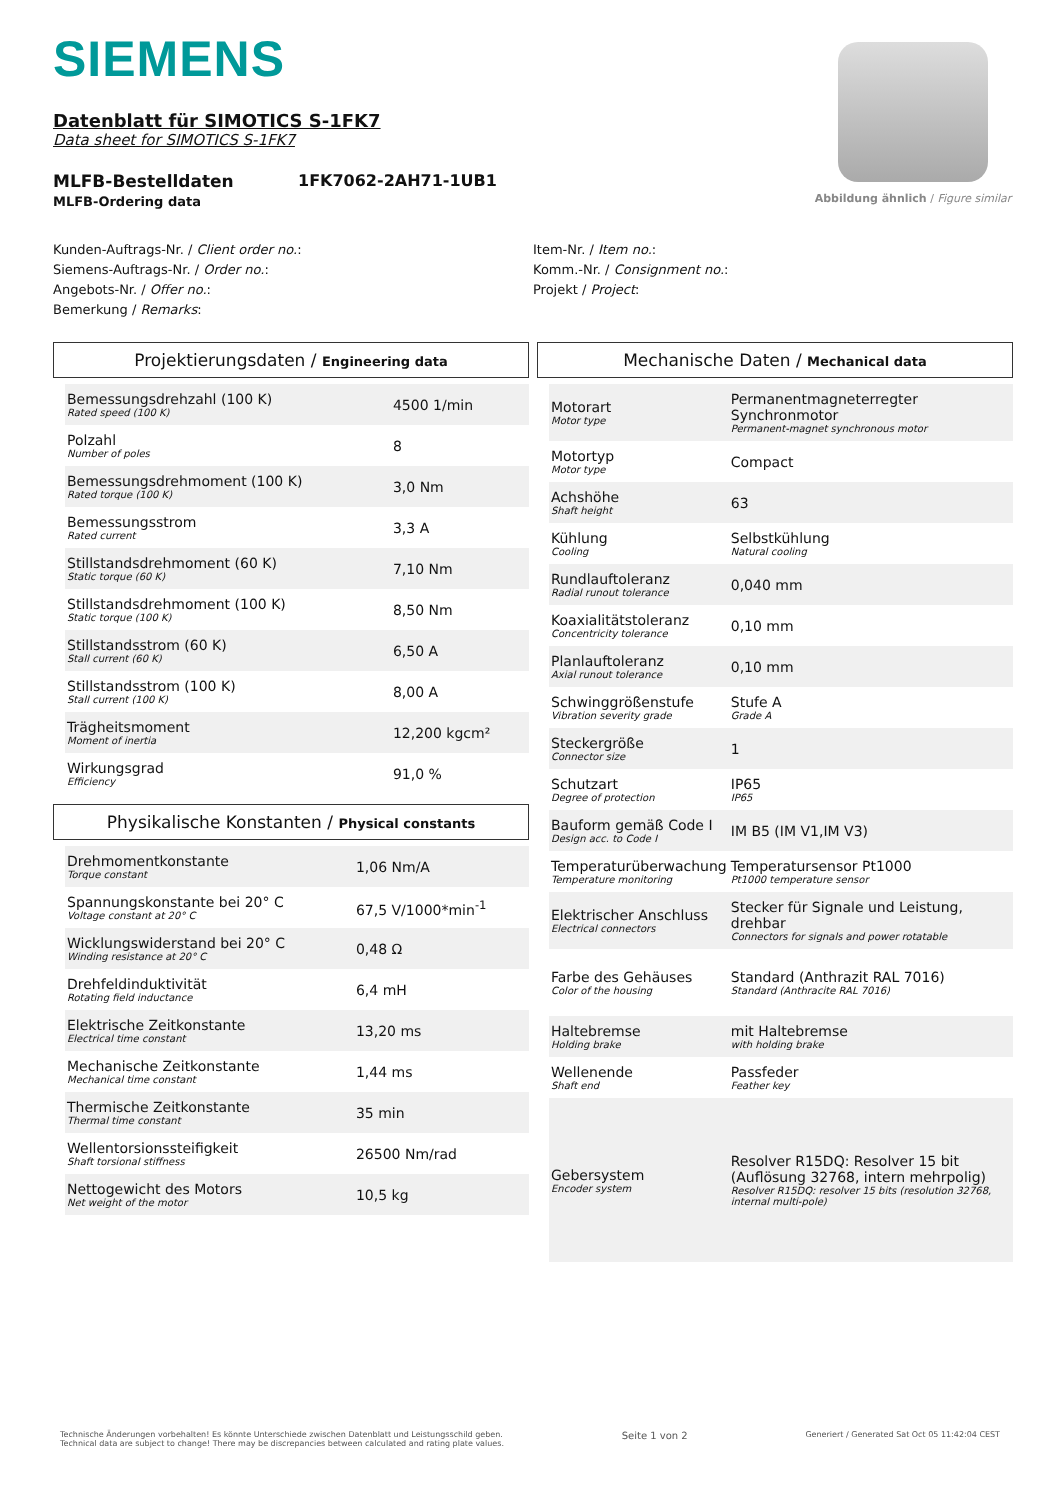SIEMENS
Datenblatt für SIMOTICS S-1FK7
Data sheet for SIMOTICS S-1FK7
MLFB-Bestelldaten
MLFB-Ordering data
1FK7062-2AH71-1UB1
Abbildung ähnlich / Figure similar
Kunden-Auftrags-Nr. / Client order no.:
Siemens-Auftrags-Nr. / Order no.:
Angebots-Nr. / Offer no.:
Bemerkung / Remarks:
Item-Nr. / Item no.:
Komm.-Nr. / Consignment no.:
Projekt / Project:
Projektierungsdaten / Engineering data
| Bemessungsdrehzahl (100 K) Rated speed (100 K) | 4500 1/min |
| Polzahl Number of poles | 8 |
| Bemessungsdrehmoment (100 K) Rated torque (100 K) | 3,0 Nm |
| Bemessungsstrom Rated current | 3,3 A |
| Stillstandsdrehmoment (60 K) Static torque (60 K) | 7,10 Nm |
| Stillstandsdrehmoment (100 K) Static torque (100 K) | 8,50 Nm |
| Stillstandsstrom (60 K) Stall current (60 K) | 6,50 A |
| Stillstandsstrom (100 K) Stall current (100 K) | 8,00 A |
| Trägheitsmoment Moment of inertia | 12,200 kgcm² |
| Wirkungsgrad Efficiency | 91,0 % |
Physikalische Konstanten / Physical constants
| Drehmomentkonstante Torque constant | 1,06 Nm/A |
| Spannungskonstante bei 20° C Voltage constant at 20° C | 67,5 V/1000*min<sup>-1</sup> |
| Wicklungswiderstand bei 20° C Winding resistance at 20° C | 0,48 Ω |
| Drehfeldinduktivität Rotating field inductance | 6,4 mH |
| Elektrische Zeitkonstante Electrical time constant | 13,20 ms |
| Mechanische Zeitkonstante Mechanical time constant | 1,44 ms |
| Thermische Zeitkonstante Thermal time constant | 35 min |
| Wellentorsionssteifigkeit Shaft torsional stiffness | 26500 Nm/rad |
| Nettogewicht des Motors Net weight of the motor | 10,5 kg |
Mechanische Daten / Mechanical data
| Motorart Motor type | Permanentmagneterregter Synchronmotor Permanent-magnet synchronous motor |
| Motortyp Motor type | Compact |
| Achshöhe Shaft height | 63 |
| Kühlung Cooling | Selbstkühlung Natural cooling |
| Rundlauftoleranz Radial runout tolerance | 0,040 mm |
| Koaxialitätstoleranz Concentricity tolerance | 0,10 mm |
| Planlauftoleranz Axial runout tolerance | 0,10 mm |
| Schwinggrößenstufe Vibration severity grade | Stufe A Grade A |
| Steckergröße Connector size | 1 |
| Schutzart Degree of protection | IP65 IP65 |
| Bauform gemäß Code I Design acc. to Code I | IM B5 (IM V1,IM V3) |
| Temperaturüberwachung Temperature monitoring | Temperatursensor Pt1000 Pt1000 temperature sensor |
| Elektrischer Anschluss Electrical connectors | Stecker für Signale und Leistung, drehbar Connectors for signals and power rotatable |
| Farbe des Gehäuses Color of the housing | Standard (Anthrazit RAL 7016) Standard (Anthracite RAL 7016) |
| Haltebremse Holding brake | mit Haltebremse with holding brake |
| Wellenende Shaft end | Passfeder Feather key |
| Gebersystem Encoder system | Resolver R15DQ: Resolver 15 bit (Auflösung 32768, intern mehrpolig) Resolver R15DQ: resolver 15 bits (resolution 32768, internal multi-pole) |
Technische Änderungen vorbehalten! Es könnte Unterschiede zwischen Datenblatt und Leistungsschild geben.
Technical data are subject to change! There may be discrepancies between calculated and rating plate values.
Seite 1 von 2
Generiert / Generated Sat Oct 05 11:42:04 CEST